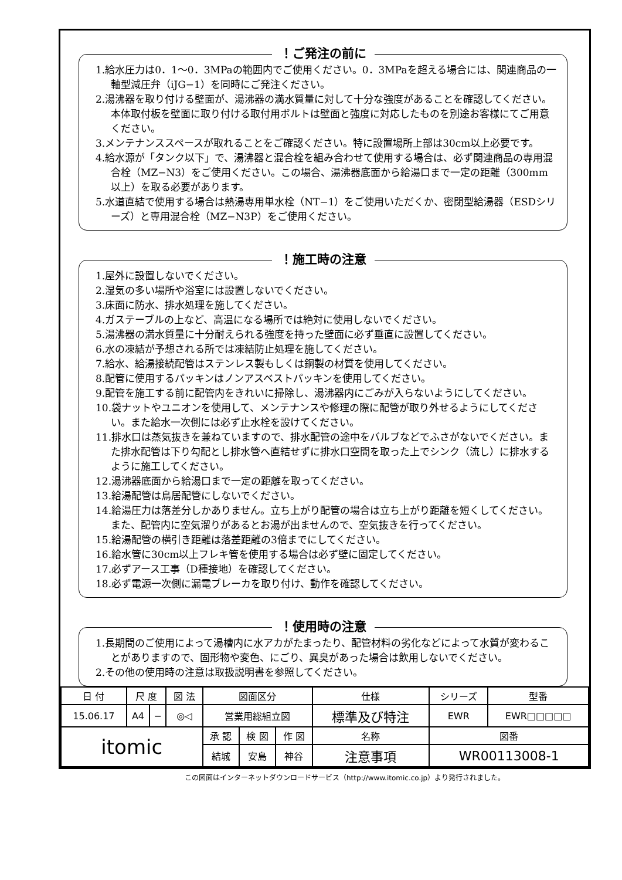！ご発注の前に
1.給水圧力は0．1～0．3MPaの範囲内でご使用ください。0．3MPaを超える場合には、関連商品の一軸型減圧弁（iJG−1）を同時にご発注ください。
2.湯沸器を取り付ける壁面が、湯沸器の満水質量に対して十分な強度があることを確認してください。本体取付板を壁面に取り付ける取付用ボルトは壁面と強度に対応したものを別途お客様にてご用意ください。
3.メンテナンススペースが取れることをご確認ください。特に設置場所上部は30cm以上必要です。
4.給水源が「タンク以下」で、湯沸器と混合栓を組み合わせて使用する場合は、必ず関連商品の専用混合栓（MZ−N3）をご使用ください。この場合、湯沸器底面から給湯口まで一定の距離（300mm以上）を取る必要があります。
5.水道直結で使用する場合は熱湯専用単水栓（NT−1）をご使用いただくか、密閉型給湯器（ESDシリーズ）と専用混合栓（MZ−N3P）をご使用ください。
！施工時の注意
1.屋外に設置しないでください。
2.湿気の多い場所や浴室には設置しないでください。
3.床面に防水、排水処理を施してください。
4.ガステーブルの上など、高温になる場所では絶対に使用しないでください。
5.湯沸器の満水質量に十分耐えられる強度を持った壁面に必ず垂直に設置してください。
6.水の凍結が予想される所では凍結防止処理を施してください。
7.給水、給湯接続配管はステンレス製もしくは銅製の材質を使用してください。
8.配管に使用するパッキンはノンアスベストパッキンを使用してください。
9.配管を施工する前に配管内をきれいに掃除し、湯沸器内にごみが入らないようにしてください。
10.袋ナットやユニオンを使用して、メンテナンスや修理の際に配管が取り外せるようにしてください。また給水一次側には必ず止水栓を設けてください。
11.排水口は蒸気抜きを兼ねていますので、排水配管の途中をバルブなどでふさがないでください。また排水配管は下り勾配とし排水管へ直結せずに排水口空間を取った上でシンク（流し）に排水するように施工してください。
12.湯沸器底面から給湯口まで一定の距離を取ってください。
13.給湯配管は鳥居配管にしないでください。
14.給湯圧力は落差分しかありません。立ち上がり配管の場合は立ち上がり距離を短くしてください。また、配管内に空気溜りがあるとお湯が出ませんので、空気抜きを行ってください。
15.給湯配管の横引き距離は落差距離の3倍までにしてください。
16.給水管に30cm以上フレキ管を使用する場合は必ず壁に固定してください。
17.必ずアース工事（D種接地）を確認してください。
18.必ず電源一次側に漏電ブレーカを取り付け、動作を確認してください。
！使用時の注意
1.長期間のご使用によって湯槽内に水アカがたまったり、配管材料の劣化などによって水質が変わることがありますので、固形物や変色、にごり、異臭があった場合は飲用しないでください。
2.その他の使用時の注意は取扱説明書を参照してください。
| 日 付 | 尺 度 | | 図 法 | 図面区分 | | | 仕様 | シリーズ | 型番 |
| 15.06.17 | A4 | − | ◎◁ | 営業用総組立図 | | | 標準及び特注 | EWR | EWR□□□□□ |
| itomic | | | | 承 認 | 検 図 | 作 図 | 名称 | 図番 | |
| | | | | 結城 | 安島 | 神谷 | 注意事項 | WR00113008-1 | |
この図面はインターネットダウンロードサービス（http://www.itomic.co.jp）より発行されました。